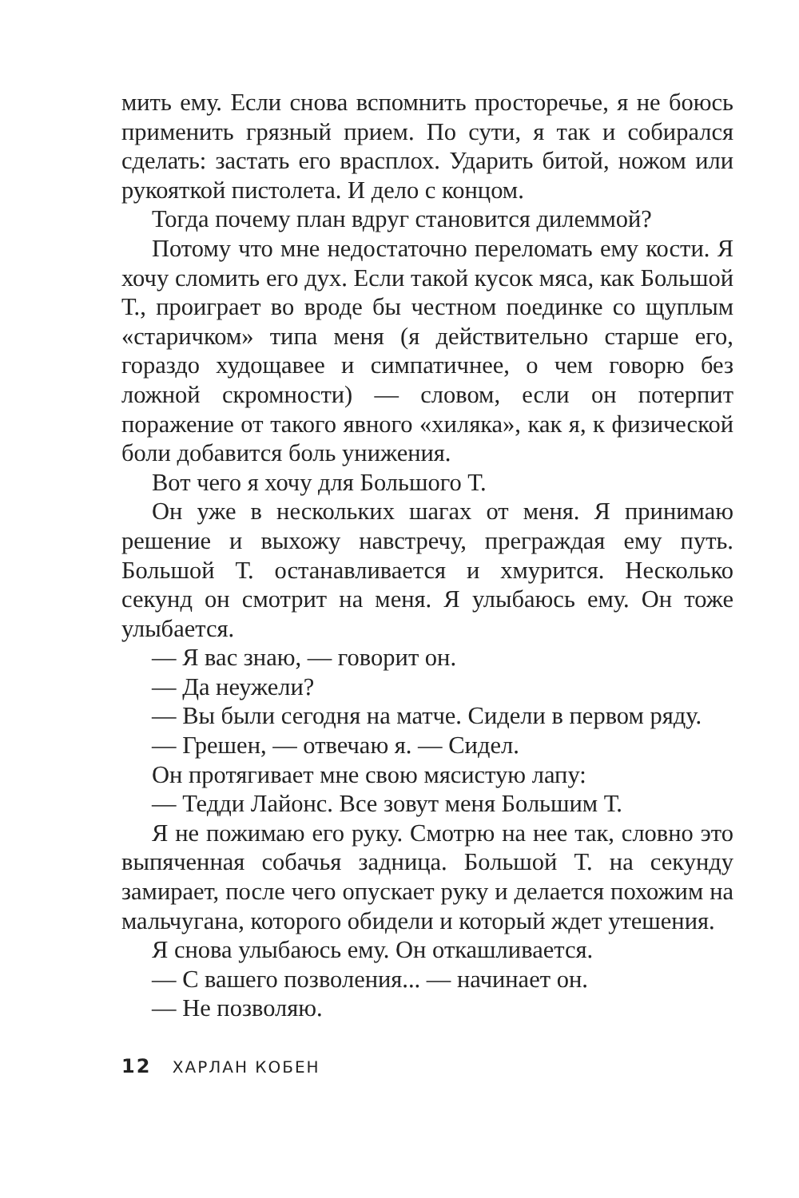мить ему. Если снова вспомнить просторечье, я не боюсь применить грязный прием. По сути, я так и собирался сделать: застать его врасплох. Ударить битой, ножом или рукояткой пистолета. И дело с концом.
Тогда почему план вдруг становится дилеммой?
Потому что мне недостаточно переломать ему кости. Я хочу сломить его дух. Если такой кусок мяса, как Большой Т., проиграет во вроде бы честном поединке со щуплым «старичком» типа меня (я действительно старше его, гораздо худощавее и симпатичнее, о чем говорю без ложной скромности) — словом, если он потерпит поражение от такого явного «хиляка», как я, к физической боли добавится боль унижения.
Вот чего я хочу для Большого Т.
Он уже в нескольких шагах от меня. Я принимаю решение и выхожу навстречу, преграждая ему путь. Большой Т. останавливается и хмурится. Несколько секунд он смотрит на меня. Я улыбаюсь ему. Он тоже улыбается.
— Я вас знаю, — говорит он.
— Да неужели?
— Вы были сегодня на матче. Сидели в первом ряду.
— Грешен, — отвечаю я. — Сидел.
Он протягивает мне свою мясистую лапу:
— Тедди Лайонс. Все зовут меня Большим Т.
Я не пожимаю его руку. Смотрю на нее так, словно это выпяченная собачья задница. Большой Т. на секунду замирает, после чего опускает руку и делается похожим на мальчугана, которого обидели и который ждет утешения.
Я снова улыбаюсь ему. Он откашливается.
— С вашего позволения... — начинает он.
— Не позволяю.
12 ХАРЛАН КОБЕН